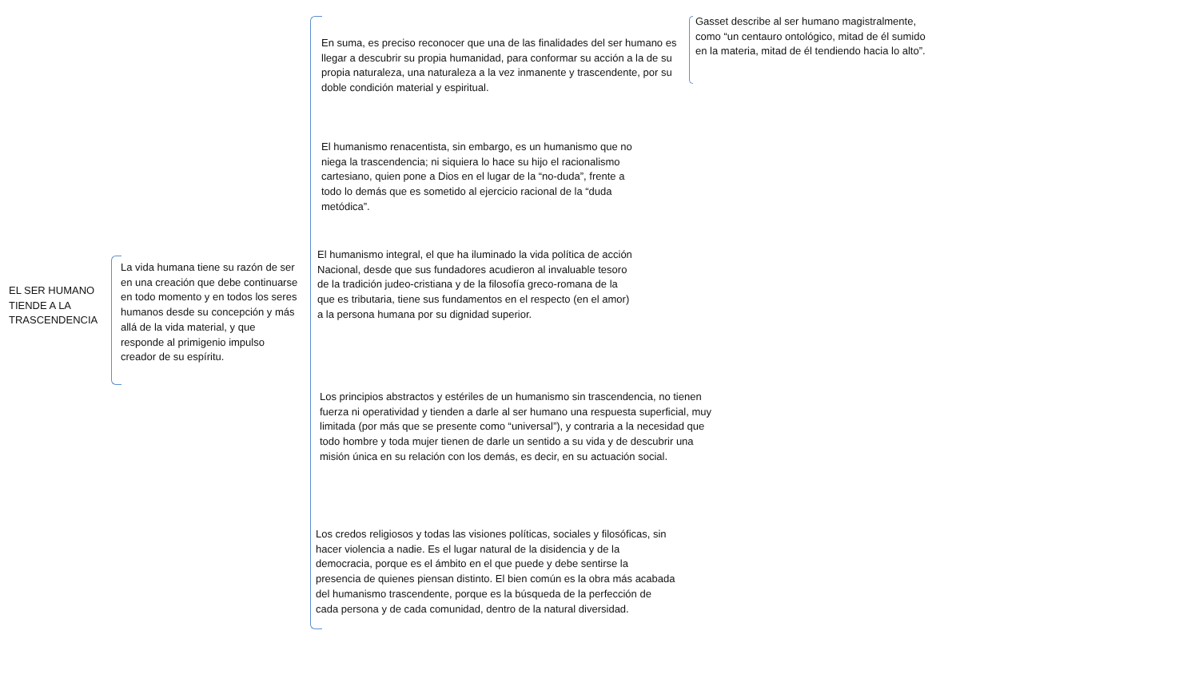EL SER HUMANO TIENDE A LA TRASCENDENCIA
La vida humana tiene su razón de ser en una creación que debe continuarse en todo momento y en todos los seres humanos desde su concepción y más allá de la vida material, y que responde al primigenio impulso creador de su espíritu.
En suma, es preciso reconocer que una de las finalidades del ser humano es llegar a descubrir su propia humanidad, para conformar su acción a la de su propia naturaleza, una naturaleza a la vez inmanente y trascendente, por su doble condición material y espiritual.
Gasset describe al ser humano magistralmente, como “un centauro ontológico, mitad de él sumido en la materia, mitad de él tendiendo hacia lo alto”.
El humanismo renacentista, sin embargo, es un humanismo que no niega la trascendencia; ni siquiera lo hace su hijo el racionalismo cartesiano, quien pone a Dios en el lugar de la “no-duda”, frente a todo lo demás que es sometido al ejercicio racional de la “duda metódica”.
El humanismo integral, el que ha iluminado la vida política de acción Nacional, desde que sus fundadores acudieron al invaluable tesoro de la tradición judeo-cristiana y de la filosofía greco-romana de la que es tributaria, tiene sus fundamentos en el respecto (en el amor) a la persona humana por su dignidad superior.
Los principios abstractos y estériles de un humanismo sin trascendencia, no tienen fuerza ni operatividad y tienden a darle al ser humano una respuesta superficial, muy limitada (por más que se presente como “universal”), y contraria a la necesidad que todo hombre y toda mujer tienen de darle un sentido a su vida y de descubrir una misión única en su relación con los demás, es decir, en su actuación social.
Los credos religiosos y todas las visiones políticas, sociales y filosóficas, sin hacer violencia a nadie. Es el lugar natural de la disidencia y de la democracia, porque es el ámbito en el que puede y debe sentirse la presencia de quienes piensan distinto. El bien común es la obra más acabada del humanismo trascendente, porque es la búsqueda de la perfección de cada persona y de cada comunidad, dentro de la natural diversidad.